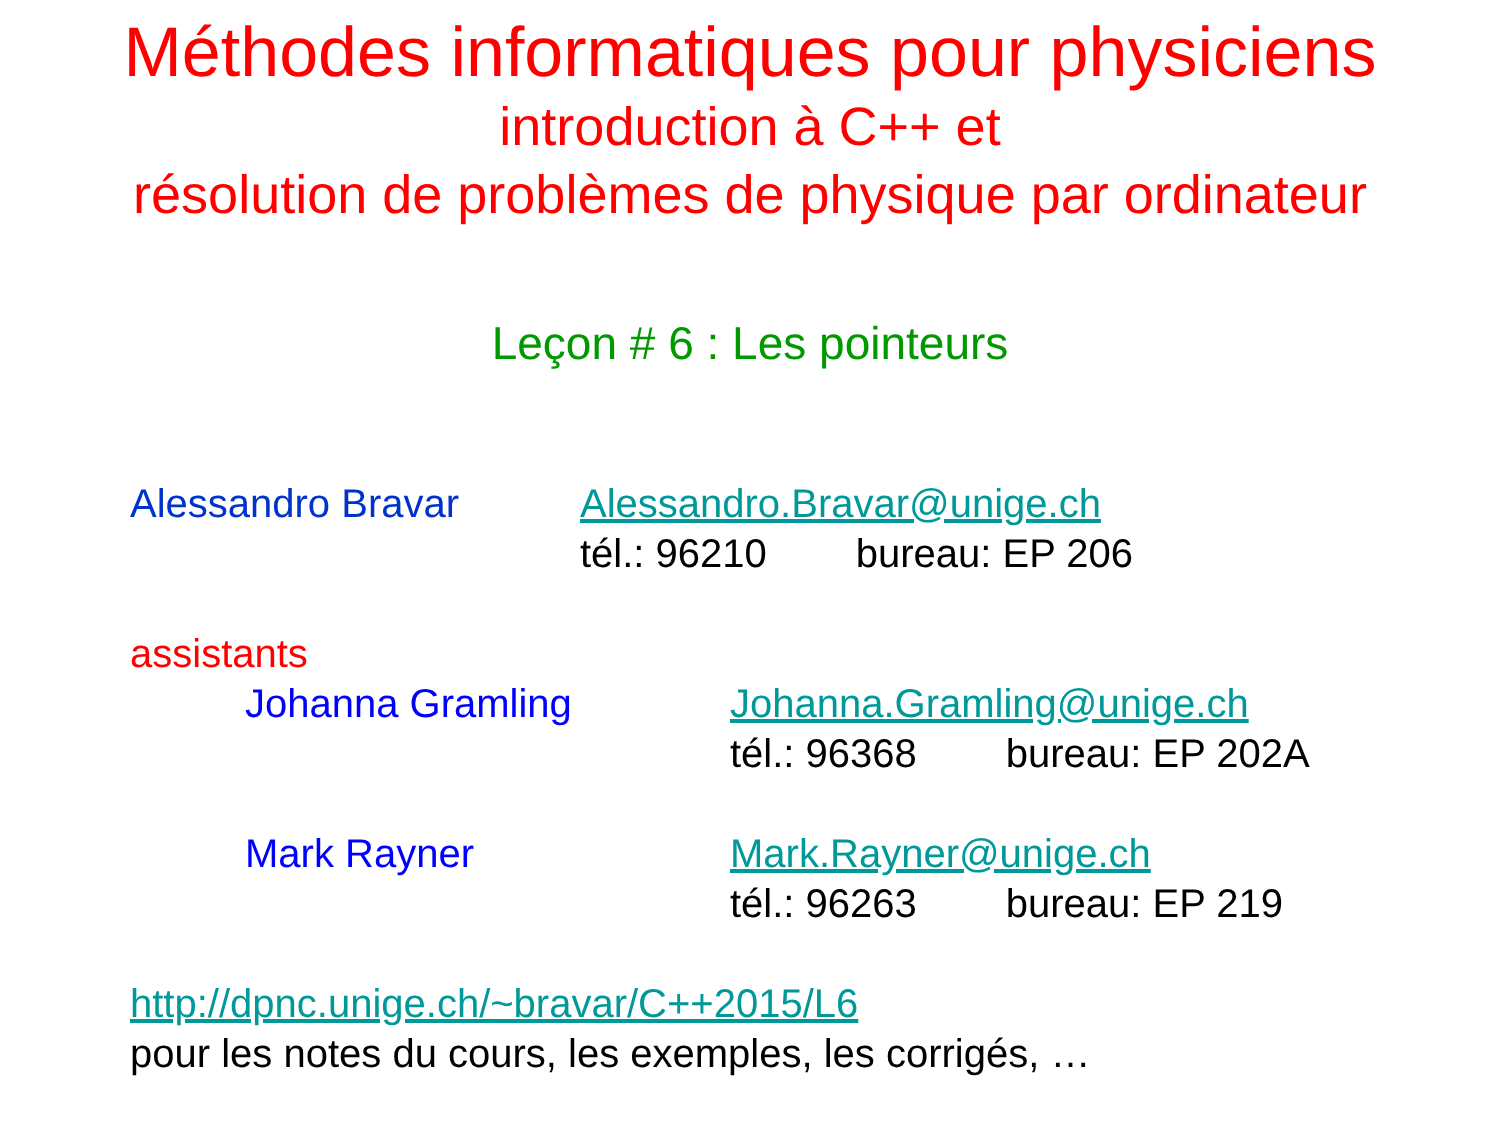Méthodes informatiques pour physiciens
introduction à C++ et
résolution de problèmes de physique par ordinateur
Leçon # 6 : Les pointeurs
Alessandro Bravar Alessandro.Bravar@unige.ch
tél.: 96210 bureau: EP 206
assistants
Johanna Gramling Johanna.Gramling@unige.ch
tél.: 96368 bureau: EP 202A
Mark Rayner Mark.Rayner@unige.ch
tél.: 96263 bureau: EP 219
http://dpnc.unige.ch/~bravar/C++2015/L6
pour les notes du cours, les exemples, les corrigés, …